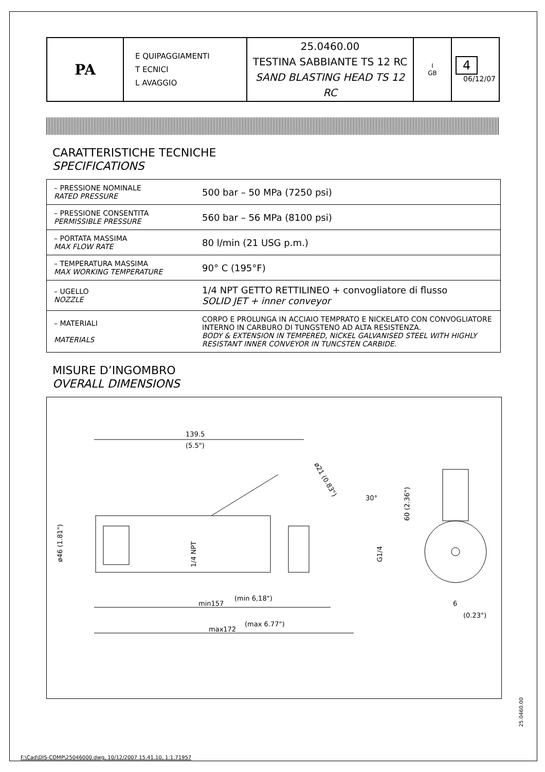| PA | E QUIPAGGIAMENTI T ECNICI L AVAGGIO | 25.0460.00 TESTINA SABBIANTE TS 12 RC SAND BLASTING HEAD TS 12 RC | I GB | 4 06/12/07 |
CARATTERISTICHE TECNICHE
SPECIFICATIONS
| – PRESSIONE NOMINALE RATED PRESSURE | 500 bar – 50 MPa (7250 psi) |
| – PRESSIONE CONSENTITA PERMISSIBLE PRESSURE | 560 bar – 56 MPa (8100 psi) |
| – PORTATA MASSIMA MAX FLOW RATE | 80 l/min (21 USG p.m.) |
| – TEMPERATURA MASSIMA MAX WORKING TEMPERATURE | 90° C (195°F) |
| – UGELLO NOZZLE | 1/4 NPT GETTO RETTILINEO + convogliatore di flusso SOLID JET + inner conveyor |
| – MATERIALI MATERIALS | CORPO E PROLUNGA IN ACCIAIO TEMPRATO E NICKELATO CON CONVOGLIATORE INTERNO IN CARBURO DI TUNGSTENO AD ALTA RESISTENZA. BODY & EXTENSION IN TEMPERED, NICKEL GALVANISED STEEL WITH HIGHLY RESISTANT INNER CONVEYOR IN TUNCSTEN CARBIDE. |
MISURE D’INGOMBRO
OVERALL DIMENSIONS
139.5
(5.5")
min157
(min 6,18")
max172
(max 6.77")
ø46 (1.81")
1/4 NPT
G1/4
ø21 (0.83")
30°
60 (2.36")
6
(0.23")
25.0460.00
F:\Cad\DIS-COMP\25046000.dwg, 10/12/2007 15.41.10, 1:1.71957